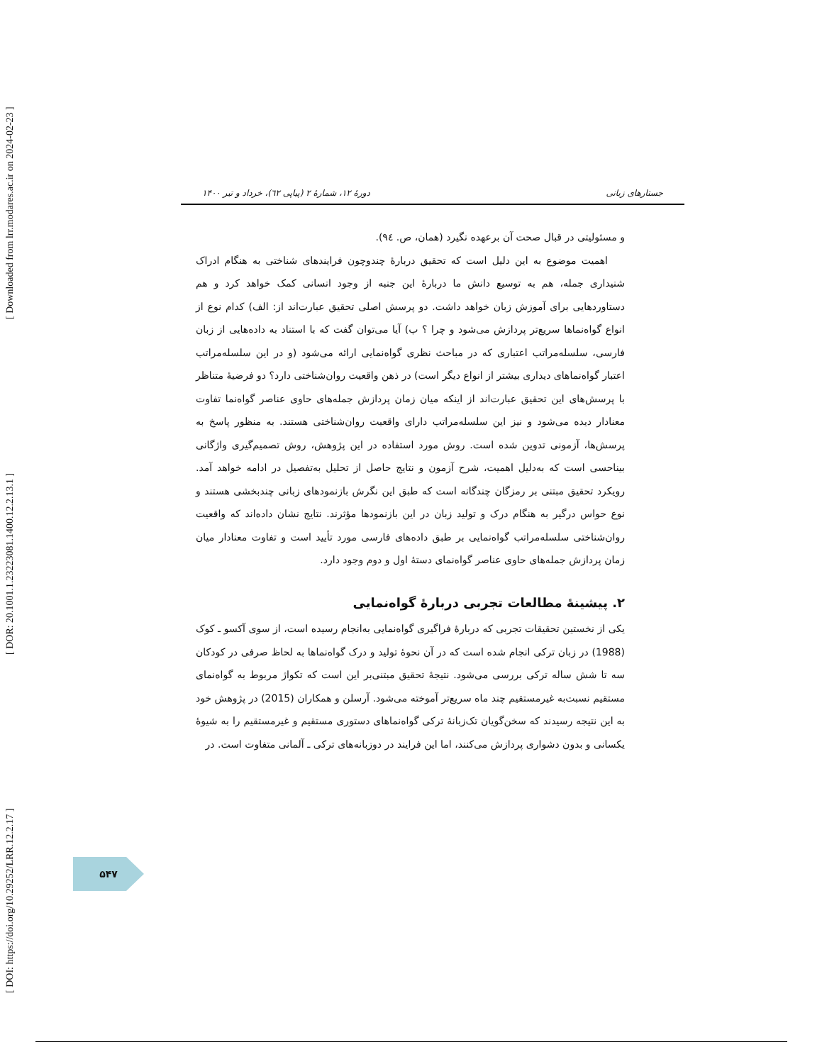[ DOI: https://doi.org/10.29252/LRR.12.2.17 ] [ DOR: 20.1001.1.23223081.1400.12.2.13.1 ] [ Downloaded from lrr.modares.ac.ir on 2024-02-23 ]
جستارهای زبانی دورهٔ ۱۲، شمارهٔ ۲ (پیاپی ٦۲)، خرداد و تیر ۱۴۰۰
و مسئولیتی در قبال صحت آن برعهده نگیرد (همان، ص. ٩٤).
اهمیت موضوع به این دلیل است که تحقیق دربارهٔ چندوچون فرایندهای شناختی به هنگام ادراک شنیداری جمله، هم به توسیع دانش ما دربارهٔ این جنبه از وجود انسانی کمک خواهد کرد و هم دستاوردهایی برای آموزش زبان خواهد داشت. دو پرسش اصلی تحقیق عبارت‌اند از: الف) کدام نوع از انواع گواه‌نماها سریع‌تر پردازش می‌شود و چرا ؟ ب) آیا می‌توان گفت که با استناد به داده‌هایی از زبان فارسی، سلسله‌مراتب اعتباری که در مباحث نظری گواه‌نمایی ارائه می‌شود (و در این سلسله‌مراتب اعتبار گواه‌نماهای دیداری بیشتر از انواع دیگر است) در ذهن واقعیت روان‌شناختی دارد؟ دو فرضیهٔ متناظر با پرسش‌های این تحقیق عبارت‌اند از اینکه میان زمان پردازش جمله‌های حاوی عناصر گواه‌نما تفاوت معنادار دیده می‌شود و نیز این سلسله‌مراتب دارای واقعیت روان‌شناختی هستند. به منظور پاسخ به پرسش‌ها، آزمونی تدوین شده است. روش مورد استفاده در این پژوهش، روش تصمیم‌گیری واژگانی بیناحسی است که به‌دلیل اهمیت، شرح آزمون و نتایج حاصل از تحلیل به‌تفصیل در ادامه خواهد آمد. رویکرد تحقیق مبتنی بر رمزگان چندگانه است که طبق این نگرش بازنمودهای زبانی چندبخشی هستند و نوع حواس درگیر به هنگام درک و تولید زبان در این بازنمودها مؤثرند. نتایج نشان داده‌اند که واقعیت روان‌شناختی سلسله‌مراتب گواه‌نمایی بر طبق داده‌های فارسی مورد تأیید است و تفاوت معنادار میان زمان پردازش جمله‌های حاوی عناصر گواه‌نمای دستهٔ اول و دوم وجود دارد.
۲. پیشینهٔ مطالعات تجربی دربارهٔ گواه‌نمایی
یکی از نخستین تحقیقات تجربی که دربارهٔ فراگیری گواه‌نمایی به‌انجام رسیده است، از سوی آکسو ـ کوک (1988) در زبان ترکی انجام شده است که در آن نحوهٔ تولید و درک گواه‌نماها به لحاظ صرفی در کودکان سه تا شش ساله ترکی بررسی می‌شود. نتیجهٔ تحقیق مبتنی‌بر این است که تکواژ مربوط به گواه‌نمای مستقیم نسبت‌به غیرمستقیم چند ماه سریع‌تر آموخته می‌شود. آرسلن و همکاران (2015) در پژوهش خود به این نتیجه رسیدند که سخن‌گویان تک‌زبانهٔ ترکی گواه‌نماهای دستوری مستقیم و غیرمستقیم را به شیوهٔ یکسانی و بدون دشواری پردازش می‌کنند، اما این فرایند در دوزبانه‌های ترکی ـ آلمانی متفاوت است. در
۵۴۷